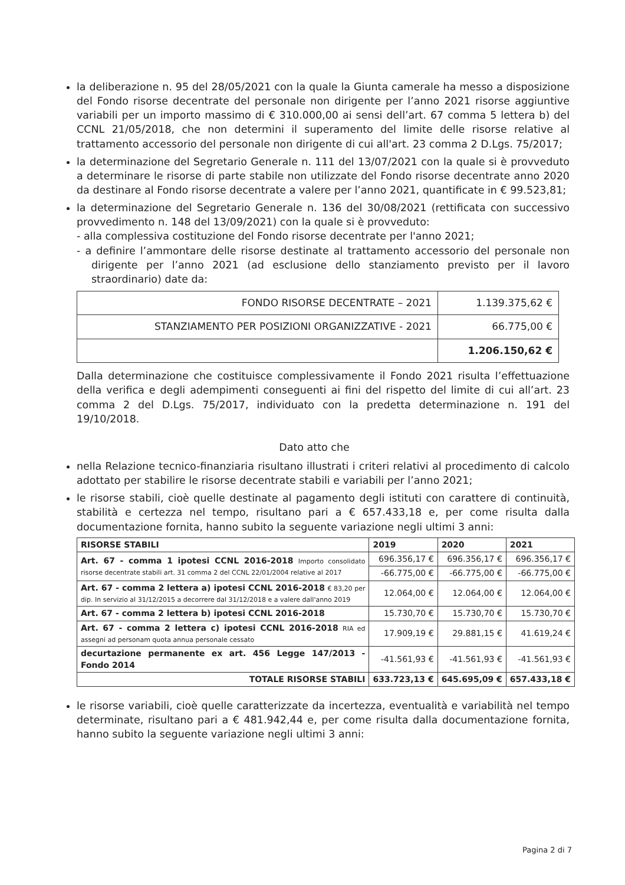la deliberazione n. 95 del 28/05/2021 con la quale la Giunta camerale ha messo a disposizione del Fondo risorse decentrate del personale non dirigente per l’anno 2021 risorse aggiuntive variabili per un importo massimo di € 310.000,00 ai sensi dell’art. 67 comma 5 lettera b) del CCNL 21/05/2018, che non determini il superamento del limite delle risorse relative al trattamento accessorio del personale non dirigente di cui all'art. 23 comma 2 D.Lgs. 75/2017;
la determinazione del Segretario Generale n. 111 del 13/07/2021 con la quale si è provveduto a determinare le risorse di parte stabile non utilizzate del Fondo risorse decentrate anno 2020 da destinare al Fondo risorse decentrate a valere per l’anno 2021, quantificate in € 99.523,81;
la determinazione del Segretario Generale n. 136 del 30/08/2021 (rettificata con successivo provvedimento n. 148 del 13/09/2021) con la quale si è provveduto:
- alla complessiva costituzione del Fondo risorse decentrate per l'anno 2021;
- a definire l’ammontare delle risorse destinate al trattamento accessorio del personale non dirigente per l’anno 2021 (ad esclusione dello stanziamento previsto per il lavoro straordinario) date da:
| FONDO RISORSE DECENTRATE – 2021 | 1.139.375,62 € |
| STANZIAMENTO PER POSIZIONI ORGANIZZATIVE - 2021 | 66.775,00 € |
| | 1.206.150,62 € |
Dalla determinazione che costituisce complessivamente il Fondo 2021 risulta l’effettuazione della verifica e degli adempimenti conseguenti ai fini del rispetto del limite di cui all’art. 23 comma 2 del D.Lgs. 75/2017, individuato con la predetta determinazione n. 191 del 19/10/2018.
Dato atto che
nella Relazione tecnico-finanziaria risultano illustrati i criteri relativi al procedimento di calcolo adottato per stabilire le risorse decentrate stabili e variabili per l’anno 2021;
le risorse stabili, cioè quelle destinate al pagamento degli istituti con carattere di continuità, stabilità e certezza nel tempo, risultano pari a € 657.433,18 e, per come risulta dalla documentazione fornita, hanno subito la seguente variazione negli ultimi 3 anni:
| RISORSE STABILI | 2019 | 2020 | 2021 |
| --- | --- | --- | --- |
| Art. 67 - comma 1 ipotesi CCNL 2016-2018 Importo consolidato risorse decentrate stabili art. 31 comma 2 del CCNL 22/01/2004 relative al 2017 | 696.356,17 € | 696.356,17 € | 696.356,17 € |
| | -66.775,00 € | -66.775,00 € | -66.775,00 € |
| Art. 67 - comma 2 lettera a) ipotesi CCNL 2016-2018 € 83,20 per dip. In servizio al 31/12/2015 a decorrere dal 31/12/2018 e a valere dall'anno 2019 | 12.064,00 € | 12.064,00 € | 12.064,00 € |
| Art. 67 - comma 2 lettera b) ipotesi CCNL 2016-2018 | 15.730,70 € | 15.730,70 € | 15.730,70 € |
| Art. 67 - comma 2 lettera c) ipotesi CCNL 2016-2018 RIA ed assegni ad personam quota annua personale cessato | 17.909,19 € | 29.881,15 € | 41.619,24 € |
| decurtazione permanente ex art. 456 Legge 147/2013 - Fondo 2014 | -41.561,93 € | -41.561,93 € | -41.561,93 € |
| TOTALE RISORSE STABILI | 633.723,13 € | 645.695,09 € | 657.433,18 € |
le risorse variabili, cioè quelle caratterizzate da incertezza, eventualità e variabilità nel tempo determinate, risultano pari a € 481.942,44 e, per come risulta dalla documentazione fornita, hanno subito la seguente variazione negli ultimi 3 anni:
Pagina 2 di 7